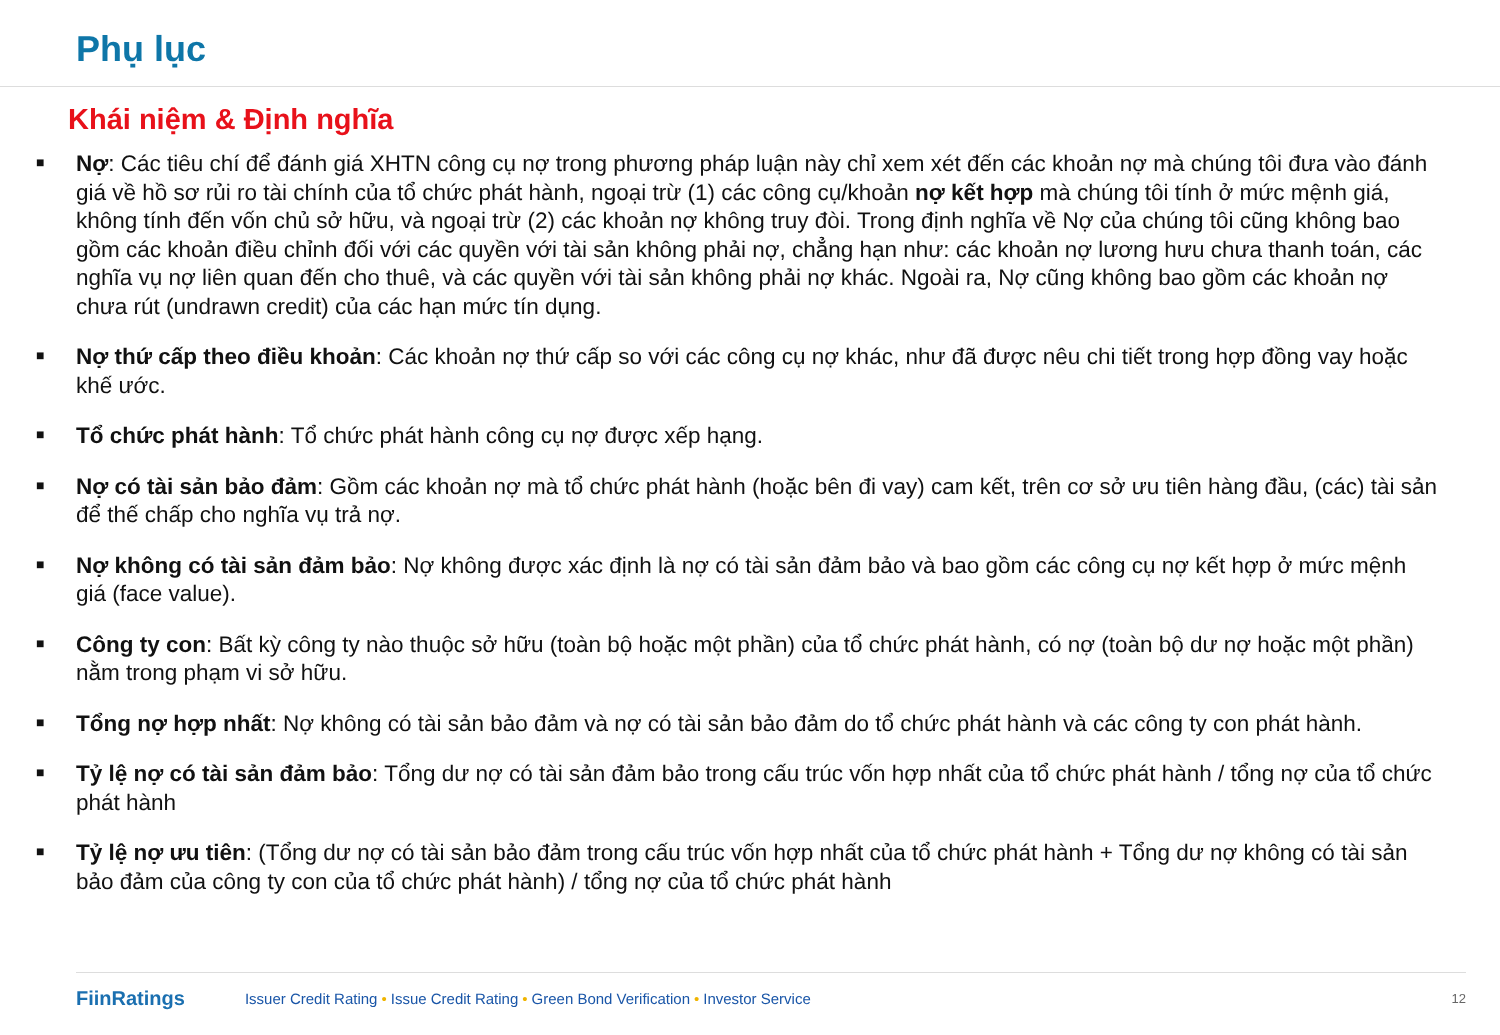Phụ lục
Khái niệm & Định nghĩa
■ Nợ: Các tiêu chí để đánh giá XHTN công cụ nợ trong phương pháp luận này chỉ xem xét đến các khoản nợ mà chúng tôi đưa vào đánh giá về hồ sơ rủi ro tài chính của tổ chức phát hành, ngoại trừ (1) các công cụ/khoản nợ kết hợp mà chúng tôi tính ở mức mệnh giá, không tính đến vốn chủ sở hữu, và ngoại trừ (2) các khoản nợ không truy đòi. Trong định nghĩa về Nợ của chúng tôi cũng không bao gồm các khoản điều chỉnh đối với các quyền với tài sản không phải nợ, chẳng hạn như: các khoản nợ lương hưu chưa thanh toán, các nghĩa vụ nợ liên quan đến cho thuê, và các quyền với tài sản không phải nợ khác. Ngoài ra, Nợ cũng không bao gồm các khoản nợ chưa rút (undrawn credit) của các hạn mức tín dụng.
■ Nợ thứ cấp theo điều khoản: Các khoản nợ thứ cấp so với các công cụ nợ khác, như đã được nêu chi tiết trong hợp đồng vay hoặc khế ước.
■ Tổ chức phát hành: Tổ chức phát hành công cụ nợ được xếp hạng.
■ Nợ có tài sản bảo đảm: Gồm các khoản nợ mà tổ chức phát hành (hoặc bên đi vay) cam kết, trên cơ sở ưu tiên hàng đầu, (các) tài sản để thế chấp cho nghĩa vụ trả nợ.
■ Nợ không có tài sản đảm bảo: Nợ không được xác định là nợ có tài sản đảm bảo và bao gồm các công cụ nợ kết hợp ở mức mệnh giá (face value).
■ Công ty con: Bất kỳ công ty nào thuộc sở hữu (toàn bộ hoặc một phần) của tổ chức phát hành, có nợ (toàn bộ dư nợ hoặc một phần) nằm trong phạm vi sở hữu.
■ Tổng nợ hợp nhất: Nợ không có tài sản bảo đảm và nợ có tài sản bảo đảm do tổ chức phát hành và các công ty con phát hành.
■ Tỷ lệ nợ có tài sản đảm bảo: Tổng dư nợ có tài sản đảm bảo trong cấu trúc vốn hợp nhất của tổ chức phát hành / tổng nợ của tổ chức phát hành
■ Tỷ lệ nợ ưu tiên: (Tổng dư nợ có tài sản bảo đảm trong cấu trúc vốn hợp nhất của tổ chức phát hành + Tổng dư nợ không có tài sản bảo đảm của công ty con của tổ chức phát hành) / tổng nợ của tổ chức phát hành
FiinRatings Issuer Credit Rating • Issue Credit Rating • Green Bond Verification • Investor Service 12